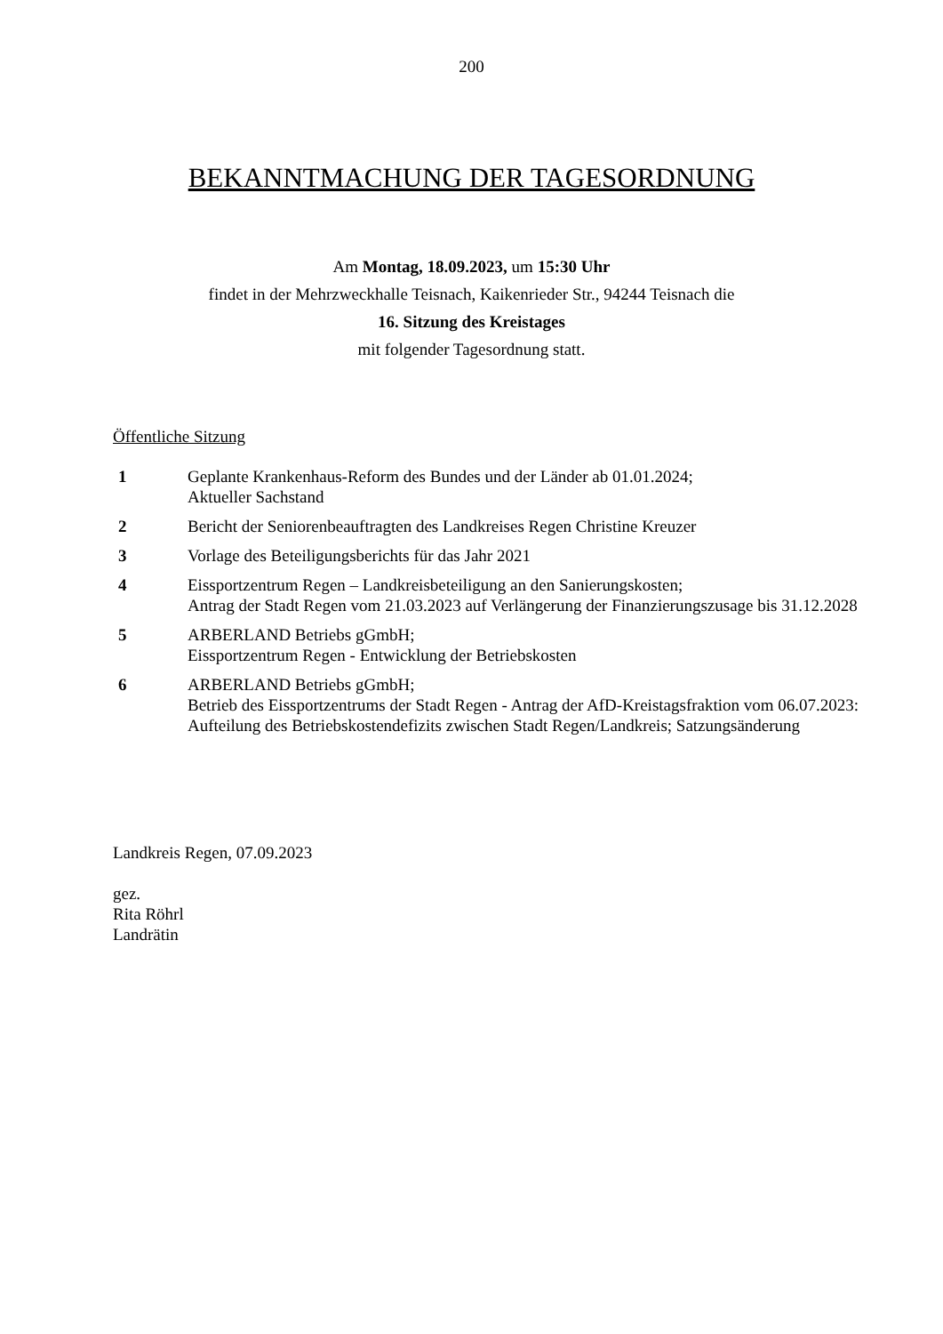200
BEKANNTMACHUNG DER TAGESORDNUNG
Am Montag, 18.09.2023, um 15:30 Uhr
findet in der Mehrzweckhalle Teisnach, Kaikenrieder Str., 94244 Teisnach die
16. Sitzung des Kreistages
mit folgender Tagesordnung statt.
Öffentliche Sitzung
| 1 | Geplante Krankenhaus-Reform des Bundes und der Länder ab 01.01.2024; Aktueller Sachstand |
| 2 | Bericht der Seniorenbeauftragten des Landkreises Regen Christine Kreuzer |
| 3 | Vorlage des Beteiligungsberichts für das Jahr 2021 |
| 4 | Eissportzentrum Regen – Landkreisbeteiligung an den Sanierungskosten; Antrag der Stadt Regen vom 21.03.2023 auf Verlängerung der Finanzierungszusage bis 31.12.2028 |
| 5 | ARBERLAND Betriebs gGmbH; Eissportzentrum Regen - Entwicklung der Betriebskosten |
| 6 | ARBERLAND Betriebs gGmbH; Betrieb des Eissportzentrums der Stadt Regen - Antrag der AfD-Kreistagsfraktion vom 06.07.2023: Aufteilung des Betriebskostendefizits zwischen Stadt Regen/Landkreis; Satzungsänderung |
Landkreis Regen, 07.09.2023
gez.
Rita Röhrl
Landrätin